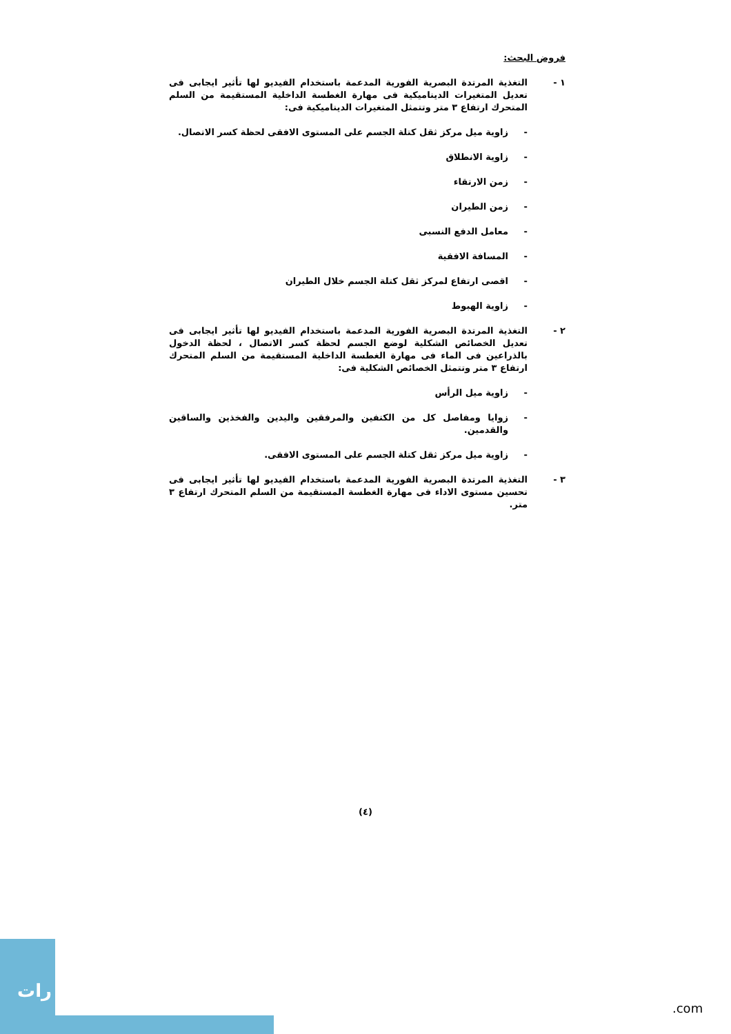فروض البحث:
١ - التغذية المرتدة البصرية الفورية المدعمة باستخدام الفيديو لها تأثير ايجابى فى تعديل المتغيرات الديناميكية فى مهارة الغطسة الداخلية المستقيمة من السلم المتحرك ارتفاع ٣ متر وتتمثل المتغيرات الديناميكية فى:
- زاوية ميل مركز ثقل كتلة الجسم على المستوى الافقى لحظة كسر الاتصال.
- زاوية الانطلاق
- زمن الارتقاء
- زمن الطيران
- معامل الدفع النسبى
- المسافة الافقية
- اقصى ارتفاع لمركز ثقل كتلة الجسم خلال الطيران
- زاوية الهبوط
٢ - التغذية المرتدة البصرية الفورية المدعمة باستخدام الفيديو لها تأثير ايجابى فى تعديل الخصائص الشكلية لوضع الجسم لحظة كسر الاتصال ، لحظة الدخول بالذراعين فى الماء فى مهارة الغطسة الداخلية المستقيمة من السلم المتحرك ارتفاع ٣ متر وتتمثل الخصائص الشكلية فى:
- زاوية ميل الرأس
- زوايا ومفاصل كل من الكتفين والمرفقين واليدين والفخذين والساقين والقدمين.
- زاوية ميل مركز ثقل كتلة الجسم على المستوى الافقى.
٣ - التغذية المرتدة البصرية الفورية المدعمة باستخدام الفيديو لها تأثير ايجابى فى تحسين مستوى الاداء فى مهارة الغطسة المستقيمة من السلم المتحرك ارتفاع ٣ متر.
(٤)
رات
.com